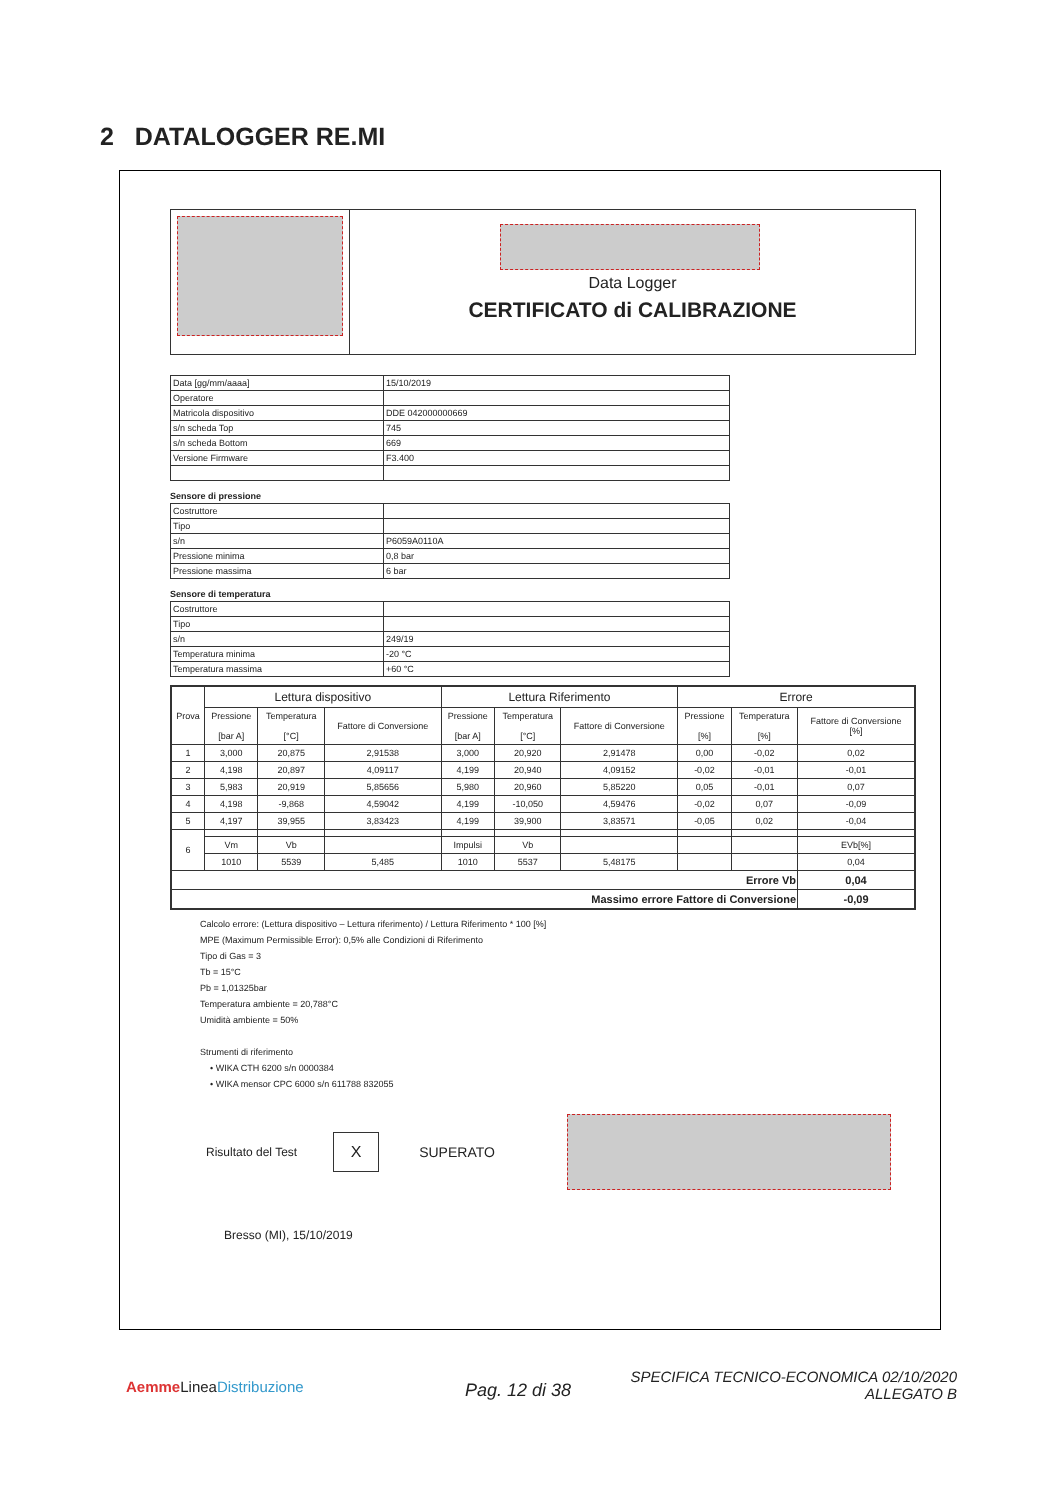2 DATALOGGER RE.MI
Data Logger
CERTIFICATO di CALIBRAZIONE
| Data [gg/mm/aaaa] | 15/10/2019 |
| Operatore | |
| Matricola dispositivo | DDE 042000000669 |
| s/n scheda Top | 745 |
| s/n scheda Bottom | 669 |
| Versione Firmware | F3.400 |
Sensore di pressione
| Costruttore | |
| Tipo | |
| s/n | P6059A0110A |
| Pressione minima | 0,8 bar |
| Pressione massima | 6 bar |
Sensore di temperatura
| Costruttore | |
| Tipo | |
| s/n | 249/19 |
| Temperatura minima | -20 °C |
| Temperatura massima | +60 °C |
| Prova | Lettura dispositivo | | | Lettura Riferimento | | | Errore | | |
| --- | --- | --- | --- | --- | --- | --- | --- | --- | --- |
| | Pressione [bar A] | Temperatura [°C] | Fattore di Conversione | Pressione [bar A] | Temperatura [°C] | Fattore di Conversione | Pressione [%] | Temperatura [%] | Fattore di Conversione [%] |
| 1 | 3,000 | 20,875 | 2,91538 | 3,000 | 20,920 | 2,91478 | 0,00 | -0,02 | 0,02 |
| 2 | 4,198 | 20,897 | 4,09117 | 4,199 | 20,940 | 4,09152 | -0,02 | -0,01 | -0,01 |
| 3 | 5,983 | 20,919 | 5,85656 | 5,980 | 20,960 | 5,85220 | 0,05 | -0,01 | 0,07 |
| 4 | 4,198 | -9,868 | 4,59042 | 4,199 | -10,050 | 4,59476 | -0,02 | 0,07 | -0,09 |
| 5 | 4,197 | 39,955 | 3,83423 | 4,199 | 39,900 | 3,83571 | -0,05 | 0,02 | -0,04 |
| 6 | | | | | | | | | |
| | Vm | Vb | | Impulsi | Vb | | | | EVb[%] |
| | 1010 | 5539 | 5,485 | 1010 | 5537 | 5,48175 | | | 0,04 |
| Errore Vb | | | | | | | | | 0,04 |
| Massimo errore Fattore di Conversione | | | | | | | | | -0,09 |
Calcolo errore: (Lettura dispositivo – Lettura riferimento) / Lettura Riferimento * 100 [%]
MPE (Maximum Permissible Error): 0,5% alle Condizioni di Riferimento
Tipo di Gas = 3
Tb = 15°C
Pb = 1,01325bar
Temperatura ambiente = 20,788°C
Umidità ambiente = 50%
Strumenti di riferimento
• WIKA CTH 6200 s/n 0000384
• WIKA mensor CPC 6000 s/n 611788 832055
Risultato del Test X SUPERATO
Bresso (MI), 15/10/2019
Aemme LineaDistribuzione Pag. 12 di 38
SPECIFICA TECNICO-ECONOMICA 02/10/2020
ALLEGATO B